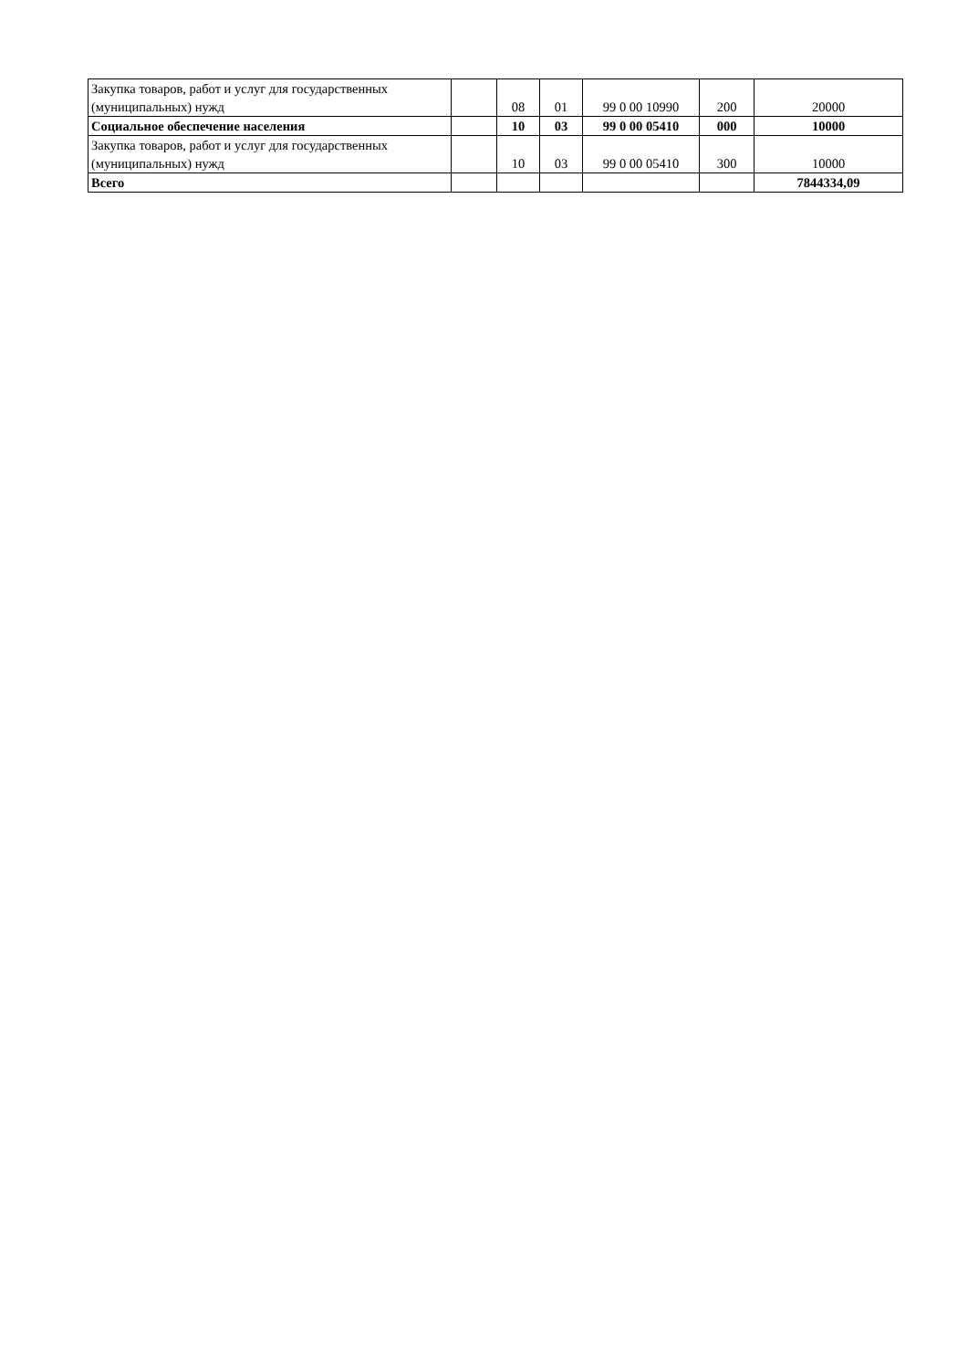| Закупка товаров, работ и услуг для государственных (муниципальных) нужд | | 08 | 01 | 99 0 00 10990 | 200 | 20000 |
| Социальное обеспечение населения | | 10 | 03 | 99 0 00 05410 | 000 | 10000 |
| Закупка товаров, работ и услуг для государственных (муниципальных) нужд | | 10 | 03 | 99 0 00 05410 | 300 | 10000 |
| Всего | | | | | | 7844334,09 |